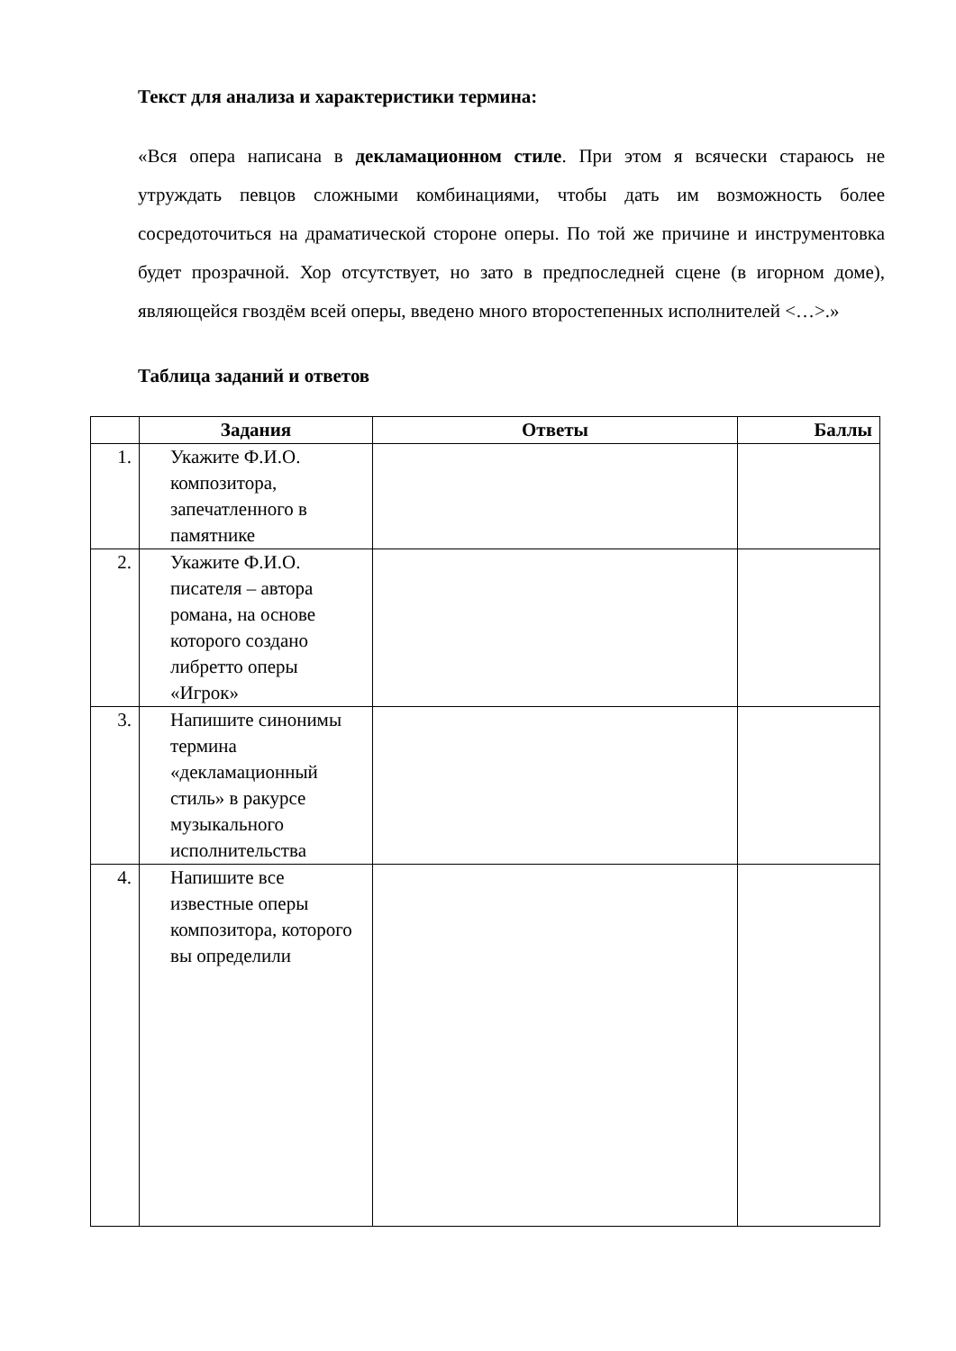Текст для анализа и характеристики термина:
«Вся опера написана в декламационном стиле. При этом я всячески стараюсь не утруждать певцов сложными комбинациями, чтобы дать им возможность более сосредоточиться на драматической стороне оперы. По той же причине и инструментовка будет прозрачной. Хор отсутствует, но зато в предпоследней сцене (в игорном доме), являющейся гвоздём всей оперы, введено много второстепенных исполнителей <…>.»
Таблица заданий и ответов
| | Задания | Ответы | Баллы |
| --- | --- | --- | --- |
| 1. | Укажите Ф.И.О. композитора, запечатленного в памятнике | | |
| 2. | Укажите Ф.И.О. писателя – автора романа, на основе которого создано либретто оперы «Игрок» | | |
| 3. | Напишите синонимы термина «декламационный стиль» в ракурсе музыкального исполнительства | | |
| 4. | Напишите все известные оперы композитора, которого вы определили | | |